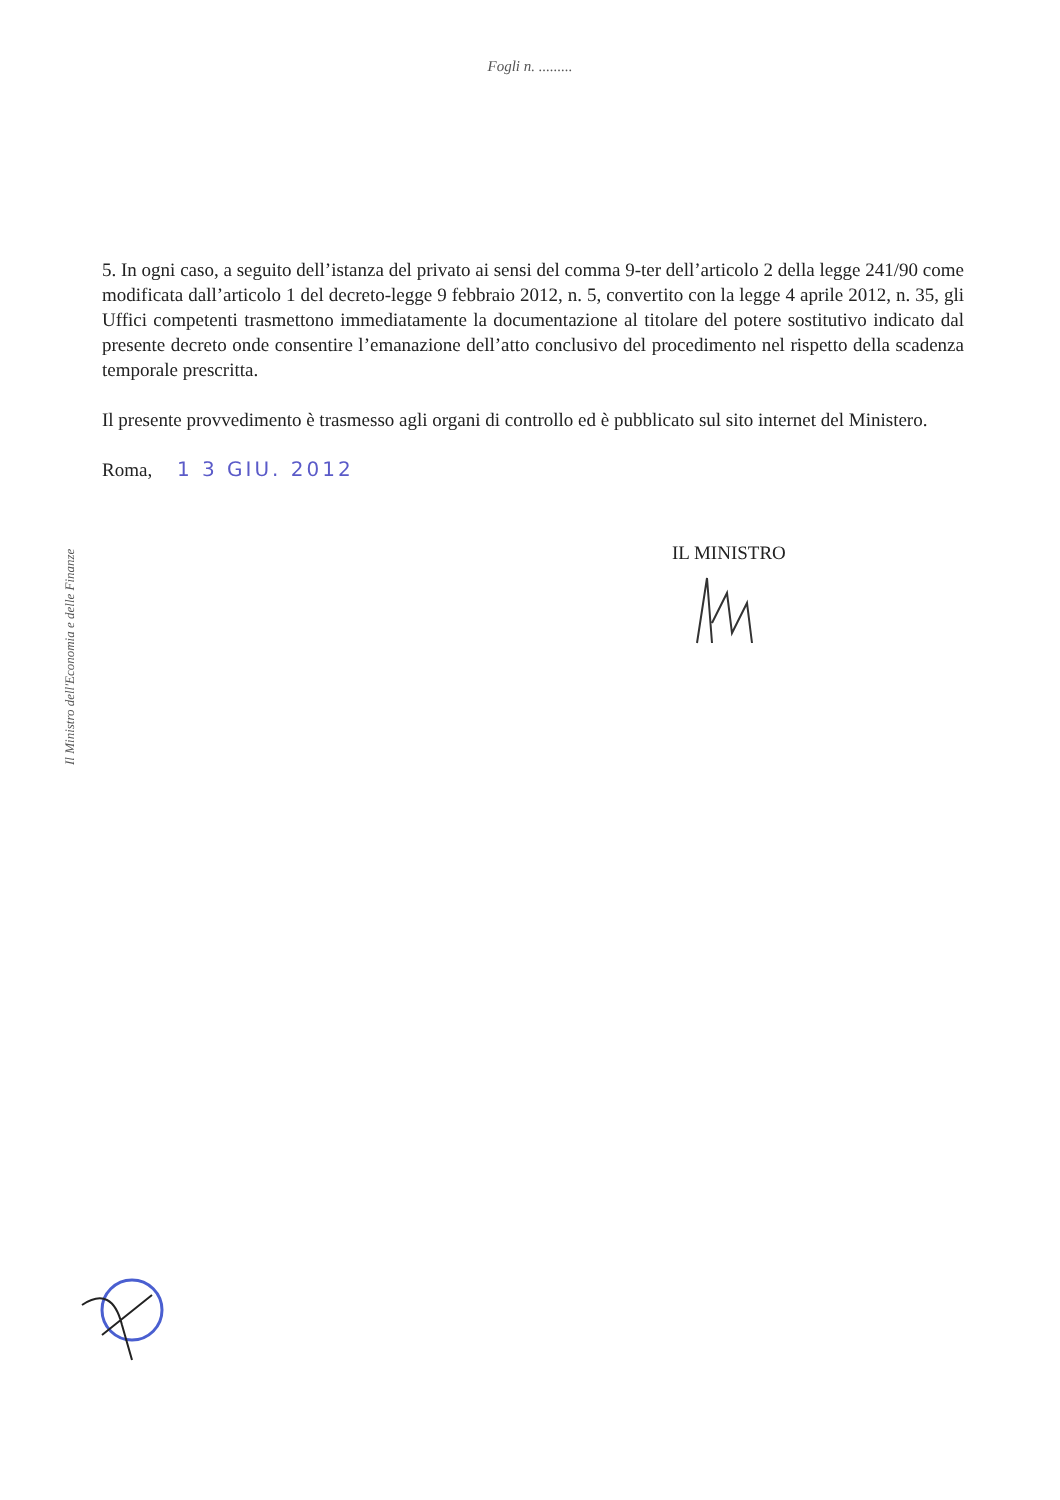Fogli n. .........
Il Ministro dell'Economia e delle Finanze
5. In ogni caso, a seguito dell’istanza del privato ai sensi del comma 9-ter dell’articolo 2 della legge 241/90 come modificata dall’articolo 1 del decreto-legge 9 febbraio 2012, n. 5, convertito con la legge 4 aprile 2012, n. 35, gli Uffici competenti trasmettono immediatamente la documentazione al titolare del potere sostitutivo indicato dal presente decreto onde consentire l’emanazione dell’atto conclusivo del procedimento nel rispetto della scadenza temporale prescritta.
Il presente provvedimento è trasmesso agli organi di controllo ed è pubblicato sul sito internet del Ministero.
Roma, 1 3 GIU. 2012
IL MINISTRO